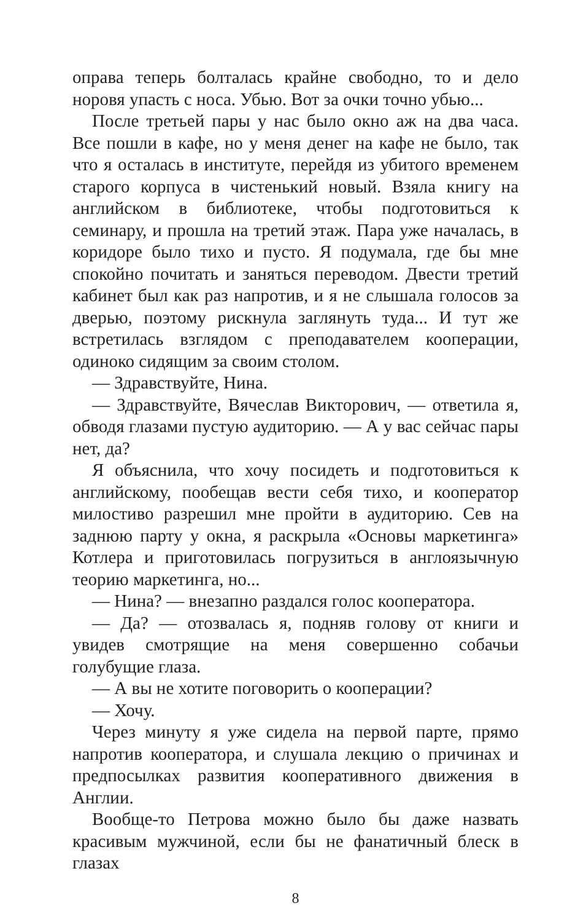оправа теперь болталась крайне свободно, то и дело норовя упасть с носа. Убью. Вот за очки точно убью...
После третьей пары у нас было окно аж на два часа. Все пошли в кафе, но у меня денег на кафе не было, так что я осталась в институте, перейдя из убитого временем старого корпуса в чистенький новый. Взяла книгу на английском в библиотеке, чтобы подготовиться к семинару, и прошла на третий этаж. Пара уже началась, в коридоре было тихо и пусто. Я подумала, где бы мне спокойно почитать и заняться переводом. Двести третий кабинет был как раз напротив, и я не слышала голосов за дверью, поэтому рискнула заглянуть туда... И тут же встретилась взглядом с преподавателем кооперации, одиноко сидящим за своим столом.
— Здравствуйте, Нина.
— Здравствуйте, Вячеслав Викторович, — ответила я, обводя глазами пустую аудиторию. — А у вас сейчас пары нет, да?
Я объяснила, что хочу посидеть и подготовиться к английскому, пообещав вести себя тихо, и кооператор милостиво разрешил мне пройти в аудиторию. Сев на заднюю парту у окна, я раскрыла «Основы маркетинга» Котлера и приготовилась погрузиться в англоязычную теорию маркетинга, но...
— Нина? — внезапно раздался голос кооператора.
— Да? — отозвалась я, подняв голову от книги и увидев смотрящие на меня совершенно собачьи голубущие глаза.
— А вы не хотите поговорить о кооперации?
— Хочу.
Через минуту я уже сидела на первой парте, прямо напротив кооператора, и слушала лекцию о причинах и предпосылках развития кооперативного движения в Англии.
Вообще-то Петрова можно было бы даже назвать красивым мужчиной, если бы не фанатичный блеск в глазах
8